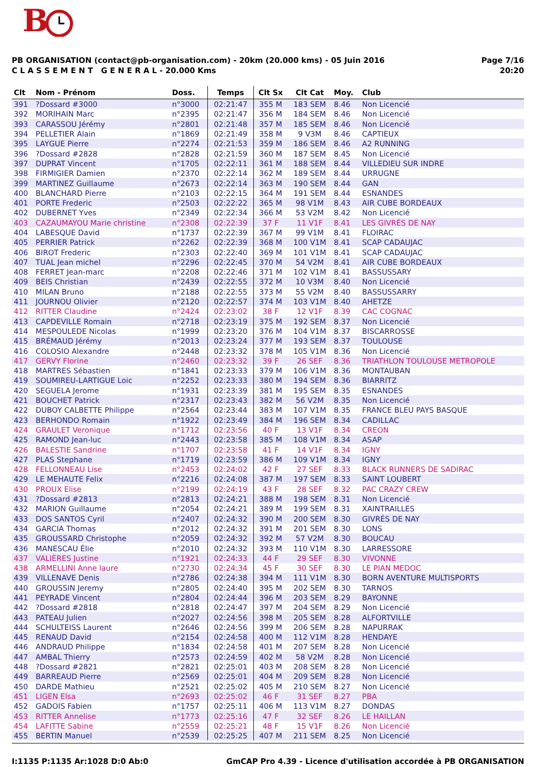B
PB ORGANISATION (contact@pb-organisation.com) - 20km (20.000 kms) - 05 Juin 2016
C L A S S E M E N T G E N E R A L - 20.000 Kms
Page 7/16
20:20
| Clt | Nom - Prénom | Doss. | Temps | Clt Sx | Clt Cat | Moy. | Club |
| --- | --- | --- | --- | --- | --- | --- | --- |
| 391 | ?Dossard #3000 | n°3000 | 02:21:47 | 355 M | 183 SEM | 8.46 | Non Licencié |
| 392 | MORIHAIN Marc | n°2395 | 02:21:47 | 356 M | 184 SEM | 8.46 | Non Licencié |
| 393 | CARASSOU Jérémy | n°2801 | 02:21:48 | 357 M | 185 SEM | 8.46 | Non Licencié |
| 394 | PELLETIER Alain | n°1869 | 02:21:49 | 358 M | 9 V3M | 8.46 | CAPTIEUX |
| 395 | LAYGUE Pierre | n°2274 | 02:21:53 | 359 M | 186 SEM | 8.46 | A2 RUNNING |
| 396 | ?Dossard #2828 | n°2828 | 02:21:59 | 360 M | 187 SEM | 8.45 | Non Licencié |
| 397 | DUPRAT Vincent | n°1705 | 02:22:11 | 361 M | 188 SEM | 8.44 | VILLEDIEU SUR INDRE |
| 398 | FIRMIGIER Damien | n°2370 | 02:22:14 | 362 M | 189 SEM | 8.44 | URRUGNE |
| 399 | MARTINEZ Guillaume | n°2673 | 02:22:14 | 363 M | 190 SEM | 8.44 | GAN |
| 400 | BLANCHARD Pierre | n°2103 | 02:22:15 | 364 M | 191 SEM | 8.44 | ESNANDES |
| 401 | PORTE Frederic | n°2503 | 02:22:22 | 365 M | 98 V1M | 8.43 | AIR CUBE BORDEAUX |
| 402 | DUBERNET Yves | n°2349 | 02:22:34 | 366 M | 53 V2M | 8.42 | Non Licencié |
| 403 | CAZAUMAYOU Marie christine | n°2308 | 02:22:39 | 37 F | 11 V1F | 8.41 | LES GIVRÉS DE NAY |
| 404 | LABESQUE David | n°1737 | 02:22:39 | 367 M | 99 V1M | 8.41 | FLOIRAC |
| 405 | PERRIER Patrick | n°2262 | 02:22:39 | 368 M | 100 V1M | 8.41 | SCAP CADAUJAC |
| 406 | BIROT Frederic | n°2303 | 02:22:40 | 369 M | 101 V1M | 8.41 | SCAP CADAUJAC |
| 407 | TUAL Jean michel | n°2296 | 02:22:45 | 370 M | 54 V2M | 8.41 | AIR CUBE BORDEAUX |
| 408 | FERRET Jean-marc | n°2208 | 02:22:46 | 371 M | 102 V1M | 8.41 | BASSUSSARY |
| 409 | BEIS Christian | n°2439 | 02:22:55 | 372 M | 10 V3M | 8.40 | Non Licencié |
| 410 | MILAN Bruno | n°2188 | 02:22:55 | 373 M | 55 V2M | 8.40 | BASSUSSARRY |
| 411 | JOURNOU Olivier | n°2120 | 02:22:57 | 374 M | 103 V1M | 8.40 | AHETZE |
| 412 | RITTER Claudine | n°2424 | 02:23:02 | 38 F | 12 V1F | 8.39 | CAC COGNAC |
| 413 | CAPDEVILLE Romain | n°2718 | 02:23:19 | 375 M | 192 SEM | 8.37 | Non Licencié |
| 414 | MESPOULEDE Nicolas | n°1999 | 02:23:20 | 376 M | 104 V1M | 8.37 | BISCARROSSE |
| 415 | BRÉMAUD Jérémy | n°2013 | 02:23:24 | 377 M | 193 SEM | 8.37 | TOULOUSE |
| 416 | COLOSIO Alexandre | n°2448 | 02:23:32 | 378 M | 105 V1M | 8.36 | Non Licencié |
| 417 | GERVY Florine | n°2460 | 02:23:32 | 39 F | 26 SEF | 8.36 | TRIATHLON TOULOUSE METROPOLE |
| 418 | MARTRES Sébastien | n°1841 | 02:23:33 | 379 M | 106 V1M | 8.36 | MONTAUBAN |
| 419 | SOUMIREU-LARTIGUE Loic | n°2252 | 02:23:33 | 380 M | 194 SEM | 8.36 | BIARRITZ |
| 420 | SEGUELA Jerome | n°1931 | 02:23:39 | 381 M | 195 SEM | 8.35 | ESNANDES |
| 421 | BOUCHET Patrick | n°2317 | 02:23:43 | 382 M | 56 V2M | 8.35 | Non Licencié |
| 422 | DUBOY CALBETTE Philippe | n°2564 | 02:23:44 | 383 M | 107 V1M | 8.35 | FRANCE BLEU PAYS BASQUE |
| 423 | BERHONDO Romain | n°1922 | 02:23:49 | 384 M | 196 SEM | 8.34 | CADILLAC |
| 424 | GRAULET Veronique | n°1712 | 02:23:56 | 40 F | 13 V1F | 8.34 | CREON |
| 425 | RAMOND Jean-luc | n°2443 | 02:23:58 | 385 M | 108 V1M | 8.34 | ASAP |
| 426 | BALESTIE Sandrine | n°1707 | 02:23:58 | 41 F | 14 V1F | 8.34 | IGNY |
| 427 | PLAS Stephane | n°1719 | 02:23:59 | 386 M | 109 V1M | 8.34 | IGNY |
| 428 | FELLONNEAU Lise | n°2453 | 02:24:02 | 42 F | 27 SEF | 8.33 | BLACK RUNNERS DE SADIRAC |
| 429 | LE MEHAUTE Felix | n°2216 | 02:24:08 | 387 M | 197 SEM | 8.33 | SAINT LOUBERT |
| 430 | PROUX Elise | n°2199 | 02:24:19 | 43 F | 28 SEF | 8.32 | PAC CRAZY CREW |
| 431 | ?Dossard #2813 | n°2813 | 02:24:21 | 388 M | 198 SEM | 8.31 | Non Licencié |
| 432 | MARION Guillaume | n°2054 | 02:24:21 | 389 M | 199 SEM | 8.31 | XAINTRAILLES |
| 433 | DOS SANTOS Cyril | n°2407 | 02:24:32 | 390 M | 200 SEM | 8.30 | GIVRÉS DE NAY |
| 434 | GARCIA Thomas | n°2012 | 02:24:32 | 391 M | 201 SEM | 8.30 | LONS |
| 435 | GROUSSARD Christophe | n°2059 | 02:24:32 | 392 M | 57 V2M | 8.30 | BOUCAU |
| 436 | MANESCAU Élie | n°2010 | 02:24:32 | 393 M | 110 V1M | 8.30 | LARRESSORE |
| 437 | VALIÈRES Justine | n°1921 | 02:24:33 | 44 F | 29 SEF | 8.30 | VIVONNE |
| 438 | ARMELLINI Anne laure | n°2730 | 02:24:34 | 45 F | 30 SEF | 8.30 | LE PIAN MEDOC |
| 439 | VILLENAVE Denis | n°2786 | 02:24:38 | 394 M | 111 V1M | 8.30 | BORN AVENTURE MULTISPORTS |
| 440 | GROUSSIN Jeremy | n°2805 | 02:24:40 | 395 M | 202 SEM | 8.30 | TARNOS |
| 441 | PEYRADE Vincent | n°2804 | 02:24:44 | 396 M | 203 SEM | 8.29 | BAYONNE |
| 442 | ?Dossard #2818 | n°2818 | 02:24:47 | 397 M | 204 SEM | 8.29 | Non Licencié |
| 443 | PATEAU Julien | n°2027 | 02:24:56 | 398 M | 205 SEM | 8.28 | ALFORTVILLE |
| 444 | SCHULTEISS Laurent | n°2646 | 02:24:56 | 399 M | 206 SEM | 8.28 | NAPURRAK |
| 445 | RENAUD David | n°2154 | 02:24:58 | 400 M | 112 V1M | 8.28 | HENDAYE |
| 446 | ANDRAUD Philippe | n°1834 | 02:24:58 | 401 M | 207 SEM | 8.28 | Non Licencié |
| 447 | AMBAL Thierry | n°2573 | 02:24:59 | 402 M | 58 V2M | 8.28 | Non Licencié |
| 448 | ?Dossard #2821 | n°2821 | 02:25:01 | 403 M | 208 SEM | 8.28 | Non Licencié |
| 449 | BARREAUD Pierre | n°2569 | 02:25:01 | 404 M | 209 SEM | 8.28 | Non Licencié |
| 450 | DARDE Mathieu | n°2521 | 02:25:02 | 405 M | 210 SEM | 8.27 | Non Licencié |
| 451 | LIGEN Elsa | n°2693 | 02:25:02 | 46 F | 31 SEF | 8.27 | PBA |
| 452 | GADOIS Fabien | n°1757 | 02:25:11 | 406 M | 113 V1M | 8.27 | DONDAS |
| 453 | RITTER Annelise | n°1773 | 02:25:16 | 47 F | 32 SEF | 8.26 | LE HAILLAN |
| 454 | LAFITTE Sabine | n°2559 | 02:25:21 | 48 F | 15 V1F | 8.26 | Non Licencié |
| 455 | BERTIN Manuel | n°2539 | 02:25:25 | 407 M | 211 SEM | 8.25 | Non Licencié |
I:1135 P:1135 Ar:1028 D:0 Ab:0 GmCAP Pro 4.39 - Licence d'utilisation accordée à PB ORGANISATION